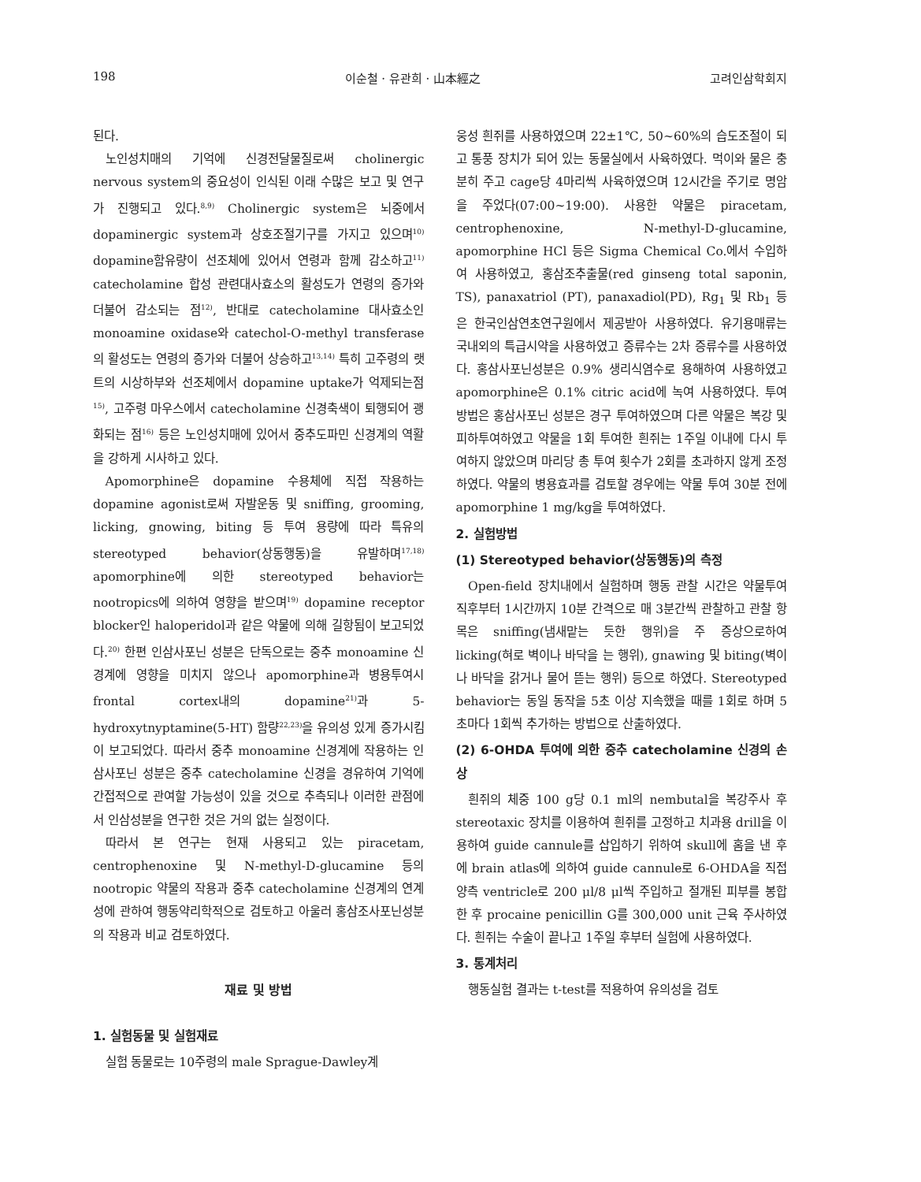198 이순철 · 유관희 · 山本經之 고려인삼학회지
된다.
노인성치매의 기억에 신경전달물질로써 cholinergic nervous system의 중요성이 인식된 이래 수많은 보고 및 연구가 진행되고 있다.<sup>8,9)</sup> Cholinergic system은 뇌중에서 dopaminergic system과 상호조절기구를 가지고 있으며<sup>10)</sup> dopamine함유량이 선조체에 있어서 연령과 함께 감소하고<sup>11)</sup> catecholamine 합성 관련대사효소의 활성도가 연령의 증가와 더불어 감소되는 점<sup>12)</sup>, 반대로 catecholamine 대사효소인 monoamine oxidase와 catechol-O-methyl transferase의 활성도는 연령의 증가와 더불어 상승하고<sup>13,14)</sup> 특히 고주령의 랫트의 시상하부와 선조체에서 dopamine uptake가 억제되는점<sup>15)</sup>, 고주령 마우스에서 catecholamine 신경축색이 퇴행되어 괭화되는 점<sup>16)</sup> 등은 노인성치매에 있어서 중추도파민 신경계의 역활을 강하게 시사하고 있다.
Apomorphine은 dopamine 수용체에 직접 작용하는 dopamine agonist로써 자발운동 및 sniffing, grooming, licking, gnowing, biting 등 투여 용량에 따라 특유의 stereotyped behavior(상동행동)을 유발하며<sup>17,18)</sup> apomorphine에 의한 stereotyped behavior는 nootropics에 의하여 영향을 받으며<sup>19)</sup> dopamine receptor blocker인 haloperidol과 같은 약물에 의해 길항됨이 보고되었다.<sup>20)</sup> 한편 인삼사포닌 성분은 단독으로는 중추 monoamine 신경계에 영향을 미치지 않으나 apomorphine과 병용투여시 frontal cortex내의 dopamine<sup>21)</sup>과 5-hydroxytnyptamine(5-HT) 함량<sup>22,23)</sup>을 유의성 있게 증가시킴이 보고되었다. 따라서 중추 monoamine 신경계에 작용하는 인삼사포닌 성분은 중추 catecholamine 신경을 경유하여 기억에 간접적으로 관여할 가능성이 있을 것으로 추측되나 이러한 관점에서 인삼성분을 연구한 것은 거의 없는 실정이다.
따라서 본 연구는 현재 사용되고 있는 piracetam, centrophenoxine 및 N-methyl-D-glucamine 등의 nootropic 약물의 작용과 중추 catecholamine 신경계의 연계성에 관하여 행동약리학적으로 검토하고 아울러 홍삼조사포닌성분의 작용과 비교 검토하였다.
재료 및 방법
1. 실험동물 및 실험재료
실험 동물로는 10주령의 male Sprague-Dawley계
웅성 흰쥐를 사용하였으며 22±1℃, 50~60%의 습도조절이 되고 통풍 장치가 되어 있는 동물실에서 사육하였다. 먹이와 물은 충분히 주고 cage당 4마리씩 사육하였으며 12시간을 주기로 명암을 주었다(07:00~19:00). 사용한 약물은 piracetam, centrophenoxine, N-methyl-D-glucamine, apomorphine HCl 등은 Sigma Chemical Co.에서 수입하여 사용하였고, 홍삼조추출물(red ginseng total saponin, TS), panaxatriol (PT), panaxadiol(PD), Rg<sub>1</sub> 및 Rb<sub>1</sub> 등은 한국인삼연초연구원에서 제공받아 사용하였다. 유기용매류는 국내외의 특급시약을 사용하였고 증류수는 2차 증류수를 사용하였다. 홍삼사포닌성분은 0.9% 생리식염수로 용해하여 사용하였고 apomorphine은 0.1% citric acid에 녹여 사용하였다. 투여 방법은 홍삼사포닌 성분은 경구 투여하였으며 다른 약물은 복강 및 피하투여하였고 약물을 1회 투여한 흰쥐는 1주일 이내에 다시 투여하지 않았으며 마리당 총 투여 횟수가 2회를 초과하지 않게 조정하였다. 약물의 병용효과를 검토할 경우에는 약물 투여 30분 전에 apomorphine 1 mg/kg을 투여하였다.
2. 실험방법
(1) Stereotyped behavior(상동행동)의 측정
Open-field 장치내에서 실험하며 행동 관찰 시간은 약물투여 직후부터 1시간까지 10분 간격으로 매 3분간씩 관찰하고 관찰 항목은 sniffing(냄새맡는 듯한 행위)을 주 증상으로하여 licking(혀로 벽이나 바닥을 는 행위), gnawing 및 biting(벽이나 바닥을 갉거나 물어 뜯는 행위) 등으로 하였다. Stereotyped behavior는 동일 동작을 5초 이상 지속했을 때를 1회로 하며 5초마다 1회씩 추가하는 방법으로 산출하였다.
(2) 6-OHDA 투여에 의한 중추 catecholamine 신경의 손상
흰쥐의 체중 100 g당 0.1 ml의 nembutal을 복강주사 후 stereotaxic 장치를 이용하여 흰쥐를 고정하고 치과용 drill을 이용하여 guide cannule를 삽입하기 위하여 skull에 홈을 낸 후에 brain atlas에 의하여 guide cannule로 6-OHDA을 직접 양측 ventricle로 200 μl/8 μl씩 주입하고 절개된 피부를 봉합한 후 procaine penicillin G를 300,000 unit 근육 주사하였다. 흰쥐는 수술이 끝나고 1주일 후부터 실험에 사용하였다.
3. 통계처리
행동실험 결과는 t-test를 적용하여 유의성을 검토